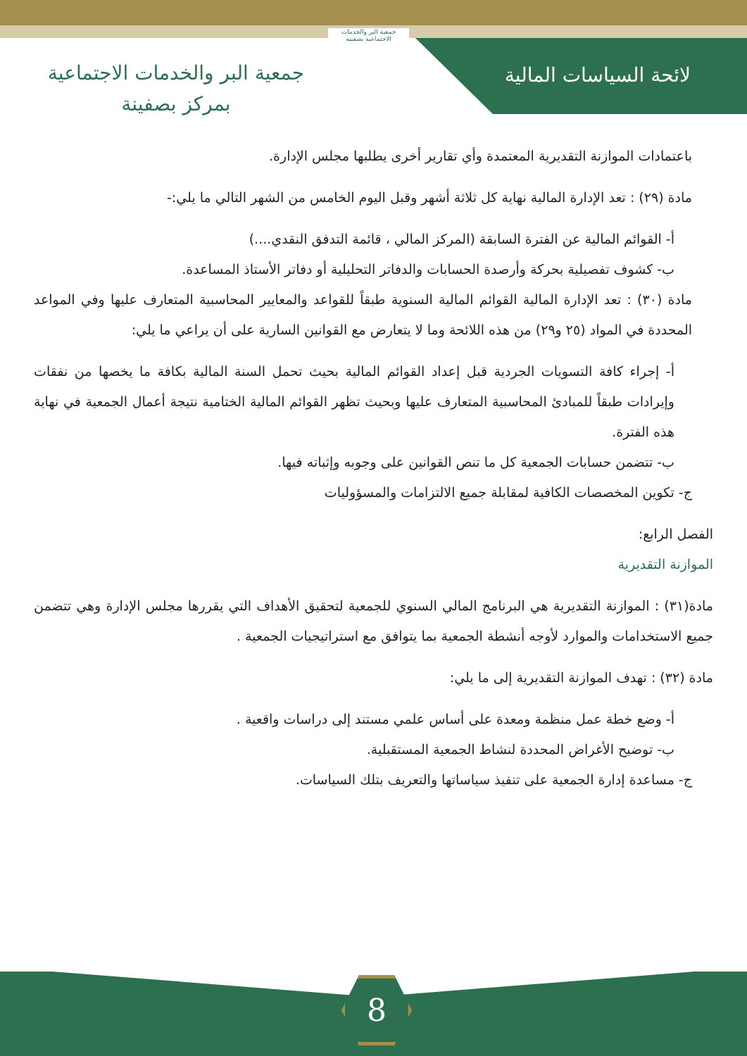لائحة السياسات المالية
جمعية البر والخدمات الاجتماعية بصفينه
جمعية البر والخدمات الاجتماعية
بمركز بصفينة
باعتمادات الموازنة التقديرية المعتمدة وأي تقارير أخرى يطلبها مجلس الإدارة.
مادة (٢٩) : تعد الإدارة المالية نهاية كل ثلاثة أشهر وقبل اليوم الخامس من الشهر التالي ما يلي:-
أ- القوائم المالية عن الفترة السابقة (المركز المالي ، قائمة التدفق النقدي....)
ب- كشوف تفصيلية بحركة وأرصدة الحسابات والدفاتر التحليلية أو دفاتر الأستاذ المساعدة.
مادة (٣٠) : تعد الإدارة المالية القوائم المالية السنوية طبقاً للقواعد والمعايير المحاسبية المتعارف عليها وفي المواعد المحددة في المواد (٢٥ و٢٩) من هذه اللائحة وما لا يتعارض مع القوانين السارية على أن يراعي ما يلي:
أ- إجراء كافة التسويات الجردية قبل إعداد القوائم المالية بحيث تحمل السنة المالية بكافة ما يخصها من نفقات وإيرادات طبقاً للمبادئ المحاسبية المتعارف عليها وبحيث تظهر القوائم المالية الختامية نتيجة أعمال الجمعية في نهاية هذه الفترة.
ب- تتضمن حسابات الجمعية كل ما تنص القوانين على وجوبه وإثباته فيها.
ج- تكوين المخصصات الكافية لمقابلة جميع الالتزامات والمسؤوليات
الفصل الرابع:
الموازنة التقديرية
مادة(٣١) : الموازنة التقديرية هي البرنامج المالي السنوي للجمعية لتحقيق الأهداف التي يقررها مجلس الإدارة وهي تتضمن جميع الاستخدامات والموارد لأوجه أنشطة الجمعية بما يتوافق مع استراتيجيات الجمعية .
مادة (٣٢) : تهدف الموازنة التقديرية إلى ما يلي:
أ- وضع خطة عمل منظمة ومعدة على أساس علمي مستند إلى دراسات واقعية .
ب- توضيح الأغراض المحددة لنشاط الجمعية المستقبلية.
ج- مساعدة إدارة الجمعية على تنفيذ سياساتها والتعريف بتلك السياسات.
8